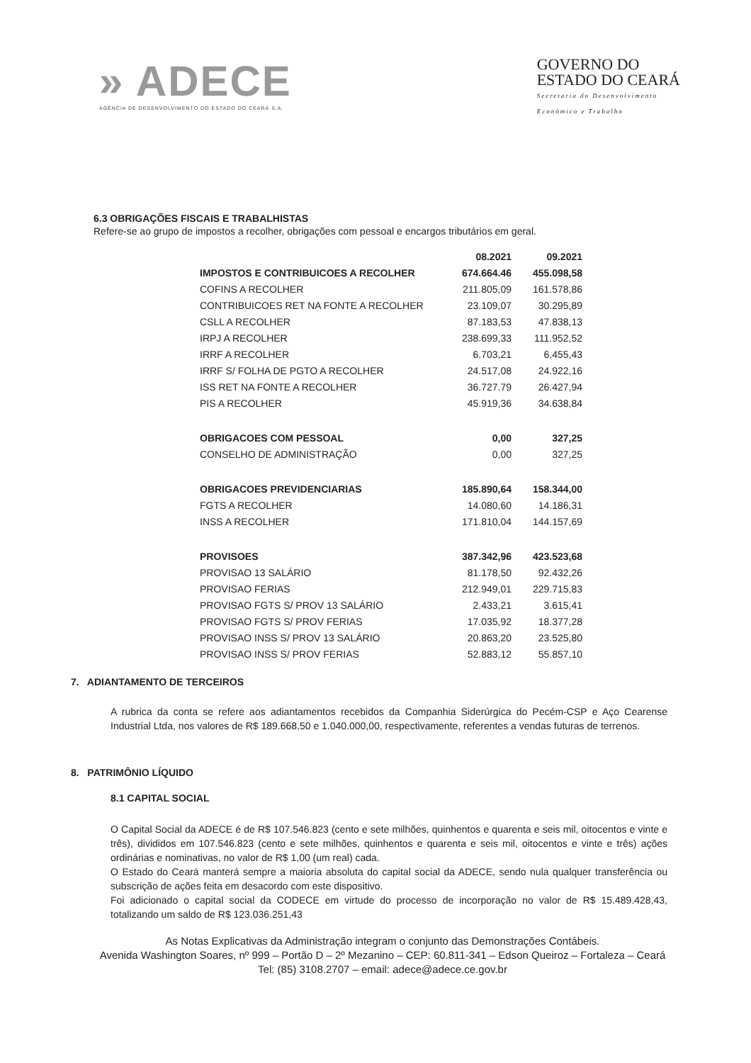» ADECE
AGÊNCIA DE DESENVOLVIMENTO DO ESTADO DO CEARÁ S.A.
GOVERNO DO
ESTADO DO CEARÁ
Secretaria do Desenvolvimento
Econômico e Trabalho
6.3 OBRIGAÇÕES FISCAIS E TRABALHISTAS
Refere-se ao grupo de impostos a recolher, obrigações com pessoal e encargos tributários em geral.
| | 08.2021 | 09.2021 |
| --- | --- | --- |
| IMPOSTOS E CONTRIBUICOES A RECOLHER | 674.664.46 | 455.098,58 |
| COFINS A RECOLHER | 211.805,09 | 161.578,86 |
| CONTRIBUICOES RET NA FONTE A RECOLHER | 23.109,07 | 30.295,89 |
| CSLL A RECOLHER | 87.183,53 | 47.838,13 |
| IRPJ A RECOLHER | 238.699,33 | 111.952,52 |
| IRRF A RECOLHER | 6.703,21 | 6.455,43 |
| IRRF S/ FOLHA DE PGTO A RECOLHER | 24.517,08 | 24.922,16 |
| ISS RET NA FONTE A RECOLHER | 36.727.79 | 26.427,94 |
| PIS A RECOLHER | 45.919,36 | 34.638,84 |
| OBRIGACOES COM PESSOAL | 0,00 | 327,25 |
| CONSELHO DE ADMINISTRAÇÃO | 0,00 | 327,25 |
| OBRIGACOES PREVIDENCIARIAS | 185.890,64 | 158.344,00 |
| FGTS A RECOLHER | 14.080,60 | 14.186,31 |
| INSS A RECOLHER | 171.810,04 | 144.157,69 |
| PROVISOES | 387.342,96 | 423.523,68 |
| PROVISAO 13 SALÁRIO | 81.178,50 | 92.432,26 |
| PROVISAO FERIAS | 212.949,01 | 229.715,83 |
| PROVISAO FGTS S/ PROV 13 SALÁRIO | 2.433,21 | 3.615,41 |
| PROVISAO FGTS S/ PROV FERIAS | 17.035,92 | 18.377,28 |
| PROVISAO INSS S/ PROV 13 SALÁRIO | 20.863,20 | 23.525,80 |
| PROVISAO INSS S/ PROV FERIAS | 52.883,12 | 55.857,10 |
7. ADIANTAMENTO DE TERCEIROS
A rubrica da conta se refere aos adiantamentos recebidos da Companhia Siderúrgica do Pecém-CSP e Aço Cearense Industrial Ltda, nos valores de R$ 189.668,50 e 1.040.000,00, respectivamente, referentes a vendas futuras de terrenos.
8. PATRIMÔNIO LÍQUIDO
8.1 CAPITAL SOCIAL
O Capital Social da ADECE é de R$ 107.546.823 (cento e sete milhões, quinhentos e quarenta e seis mil, oitocentos e vinte e três), divididos em 107.546.823 (cento e sete milhões, quinhentos e quarenta e seis mil, oitocentos e vinte e três) ações ordinárias e nominativas, no valor de R$ 1,00 (um real) cada.
O Estado do Ceará manterá sempre a maioria absoluta do capital social da ADECE, sendo nula qualquer transferência ou subscrição de ações feita em desacordo com este dispositivo.
Foi adicionado o capital social da CODECE em virtude do processo de incorporação no valor de R$ 15.489.428,43, totalizando um saldo de R$ 123.036.251,43
As Notas Explicativas da Administração integram o conjunto das Demonstrações Contábeis.
Avenida Washington Soares, nº 999 – Portão D – 2º Mezanino – CEP: 60.811-341 – Edson Queiroz – Fortaleza – Ceará
Tel: (85) 3108.2707 – email: adece@adece.ce.gov.br